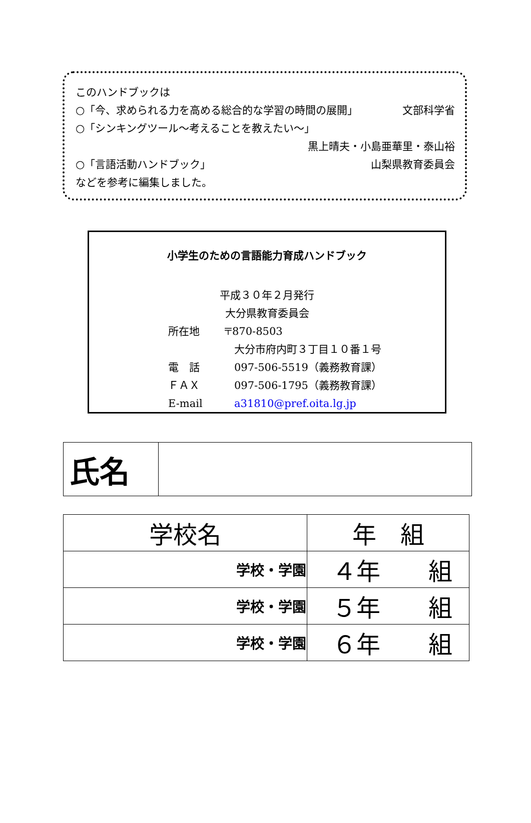このハンドブックは
○「今、求められる力を高める総合的な学習の時間の展開」 文部科学省
○「シンキングツール～考えることを教えたい～」
黒上晴夫・小島亜華里・泰山裕
○「言語活動ハンドブック」 山梨県教育委員会
などを参考に編集しました。
小学生のための言語能力育成ハンドブック
平成３０年２月発行
大分県教育委員会
| 所在地 | 〒870-8503 |
| | 大分市府内町３丁目１０番１号 |
| 電 話 | 097-506-5519（義務教育課） |
| ＦＡＸ | 097-506-1795（義務教育課） |
| E-mail | a31810@pref.oita.lg.jp |
| 氏名 | |
| 学校名 | 年 組 |
| 学校・学園 | ４年 組 |
| 学校・学園 | ５年 組 |
| 学校・学園 | ６年 組 |